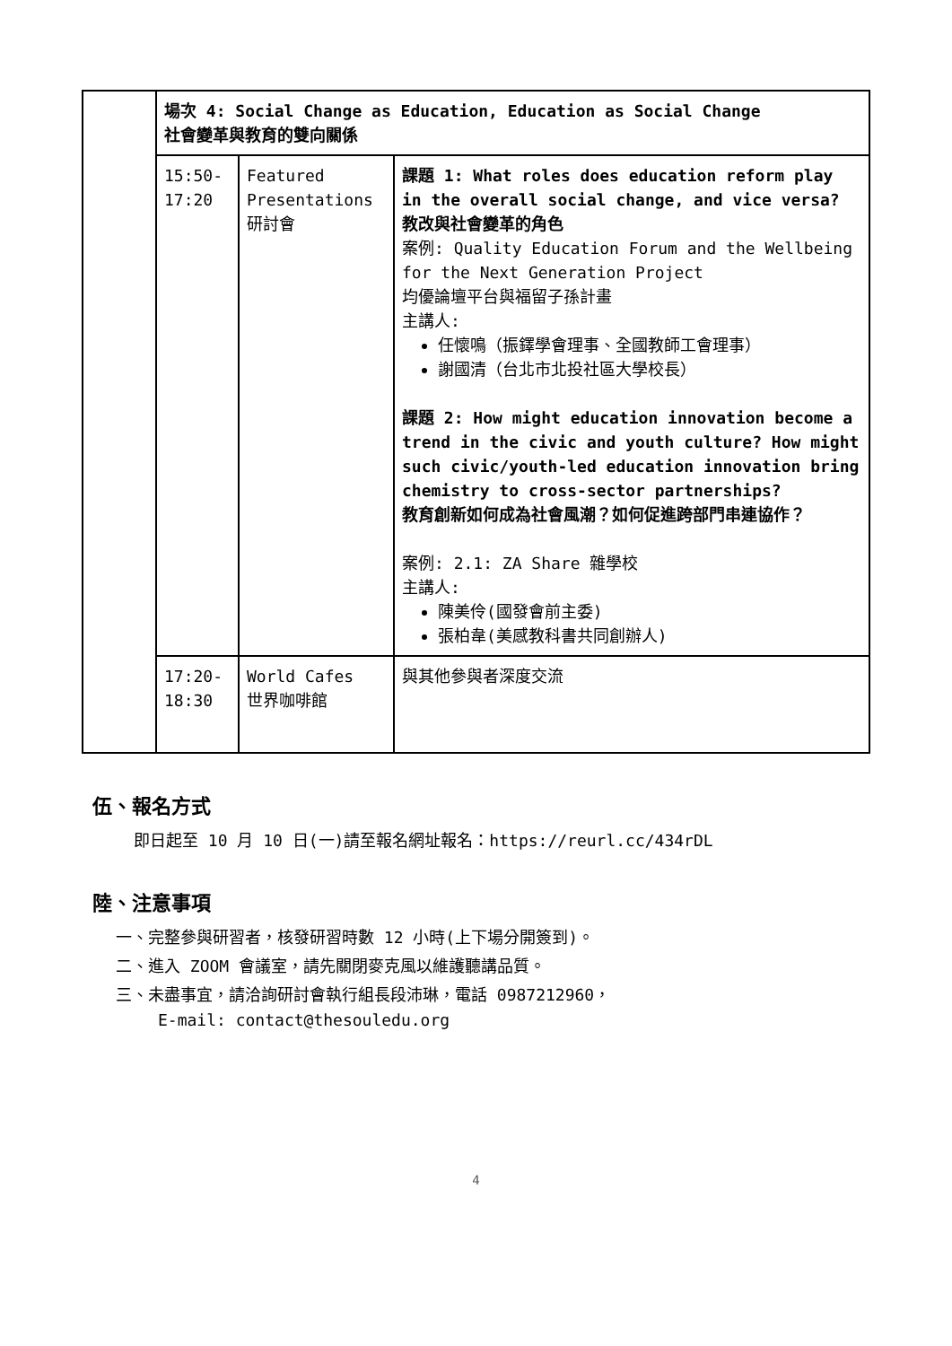| | 場次 4: Social Change as Education, Education as Social Change 社會變革與教育的雙向關係 | | |
| | 15:50- 17:20 | Featured Presentations 研討會 | 課題 1: What roles does education reform play in the overall social change, and vice versa? 教改與社會變革的角色 案例: Quality Education Forum and the Wellbeing for the Next Generation Project 均優論壇平台與福留子孫計畫 主講人: 任懷鳴（振鐸學會理事、全國教師工會理事） 謝國清（台北市北投社區大學校長） 課題 2: How might education innovation become a trend in the civic and youth culture? How might such civic/youth-led education innovation bring chemistry to cross-sector partnerships? 教育創新如何成為社會風潮？如何促進跨部門串連協作？ 案例: 2.1: ZA Share 雜學校 主講人: 陳美伶(國發會前主委) 張柏韋(美感教科書共同創辦人) |
| | 17:20- 18:30 | World Cafes 世界咖啡館 | 與其他參與者深度交流 |
伍、報名方式
即日起至 10 月 10 日(一)請至報名網址報名：https://reurl.cc/434rDL
陸、注意事項
一、完整參與研習者，核發研習時數 12 小時(上下場分開簽到)。
二、進入 ZOOM 會議室，請先關閉麥克風以維護聽講品質。
三、未盡事宜，請洽詢研討會執行組長段沛琳，電話 0987212960，
E-mail: contact@thesouledu.org
4